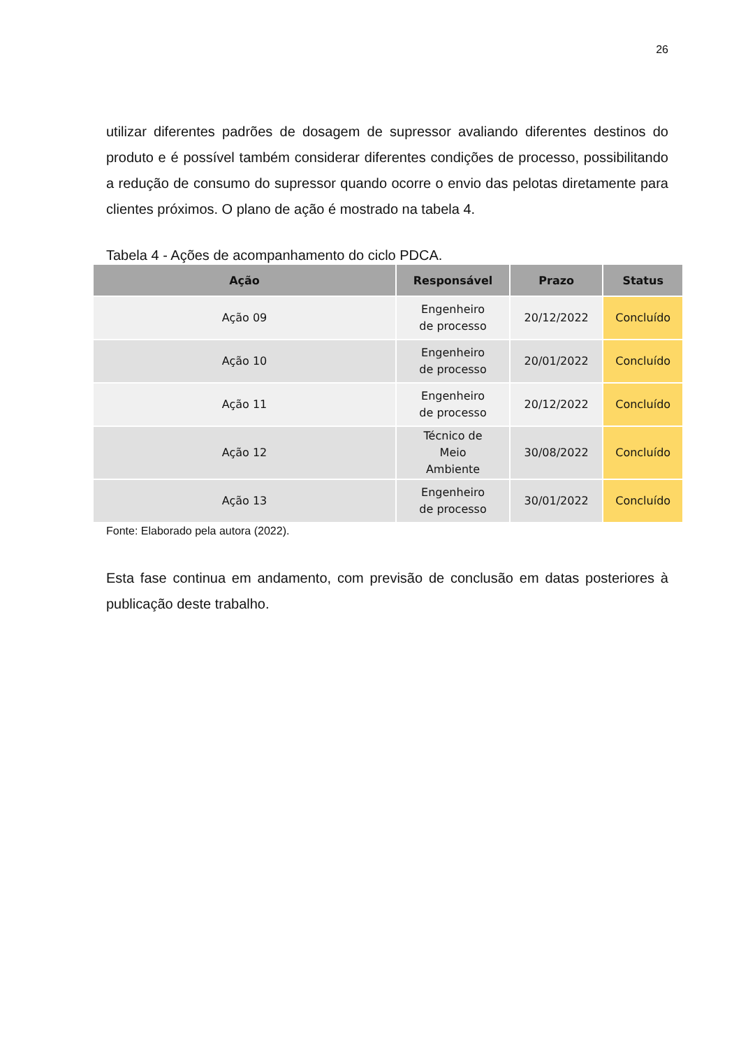26
utilizar diferentes padrões de dosagem de supressor avaliando diferentes destinos do produto e é possível também considerar diferentes condições de processo, possibilitando a redução de consumo do supressor quando ocorre o envio das pelotas diretamente para clientes próximos. O plano de ação é mostrado na tabela 4.
Tabela 4 - Ações de acompanhamento do ciclo PDCA.
| Ação | Responsável | Prazo | Status |
| --- | --- | --- | --- |
| Ação 09 | Engenheiro de processo | 20/12/2022 | Concluído |
| Ação 10 | Engenheiro de processo | 20/01/2022 | Concluído |
| Ação 11 | Engenheiro de processo | 20/12/2022 | Concluído |
| Ação 12 | Técnico de Meio Ambiente | 30/08/2022 | Concluído |
| Ação 13 | Engenheiro de processo | 30/01/2022 | Concluído |
Fonte: Elaborado pela autora (2022).
Esta fase continua em andamento, com previsão de conclusão em datas posteriores à publicação deste trabalho.